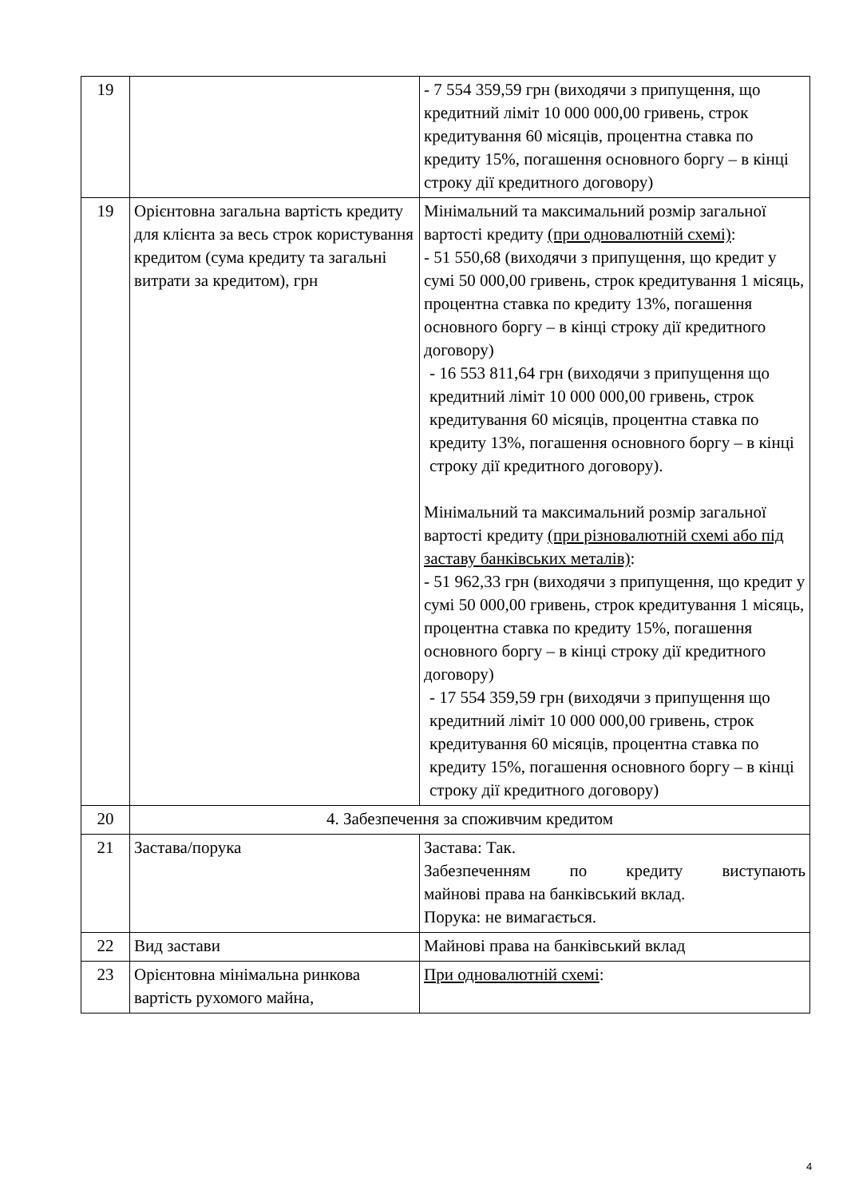| 19 | | - 7 554 359,59 грн (виходячи з припущення, що кредитний ліміт 10 000 000,00 гривень, строк кредитування 60 місяців, процентна ставка по кредиту 15%, погашення основного боргу – в кінці строку дії кредитного договору) |
| 19 | Орієнтовна загальна вартість кредиту для клієнта за весь строк користування кредитом (сума кредиту та загальні витрати за кредитом), грн | Мінімальний та максимальний розмір загальної вартості кредиту (при одновалютній схемі) : - 51 550,68 (виходячи з припущення, що кредит у сумі 50 000,00 гривень, строк кредитування 1 місяць, процентна ставка по кредиту 13%, погашення основного боргу – в кінці строку дії кредитного договору) - 16 553 811,64 грн (виходячи з припущення що кредитний ліміт 10 000 000,00 гривень, строк кредитування 60 місяців, процентна ставка по кредиту 13%, погашення основного боргу – в кінці строку дії кредитного договору). Мінімальний та максимальний розмір загальної вартості кредиту (при різновалютній схемі або під заставу банківських металів) : - 51 962,33 грн (виходячи з припущення, що кредит у сумі 50 000,00 гривень, строк кредитування 1 місяць, процентна ставка по кредиту 15%, погашення основного боргу – в кінці строку дії кредитного договору) - 17 554 359,59 грн (виходячи з припущення що кредитний ліміт 10 000 000,00 гривень, строк кредитування 60 місяців, процентна ставка по кредиту 15%, погашення основного боргу – в кінці строку дії кредитного договору) |
| 20 | 4. Забезпечення за споживчим кредитом | |
| 21 | Застава/порука | Застава: Так. Забезпеченням по кредиту виступають майнові права на банківський вклад. Порука: не вимагається. |
| 22 | Вид застави | Майнові права на банківський вклад |
| 23 | Орієнтовна мінімальна ринкова вартість рухомого майна, | При одновалютній схемі : |
4